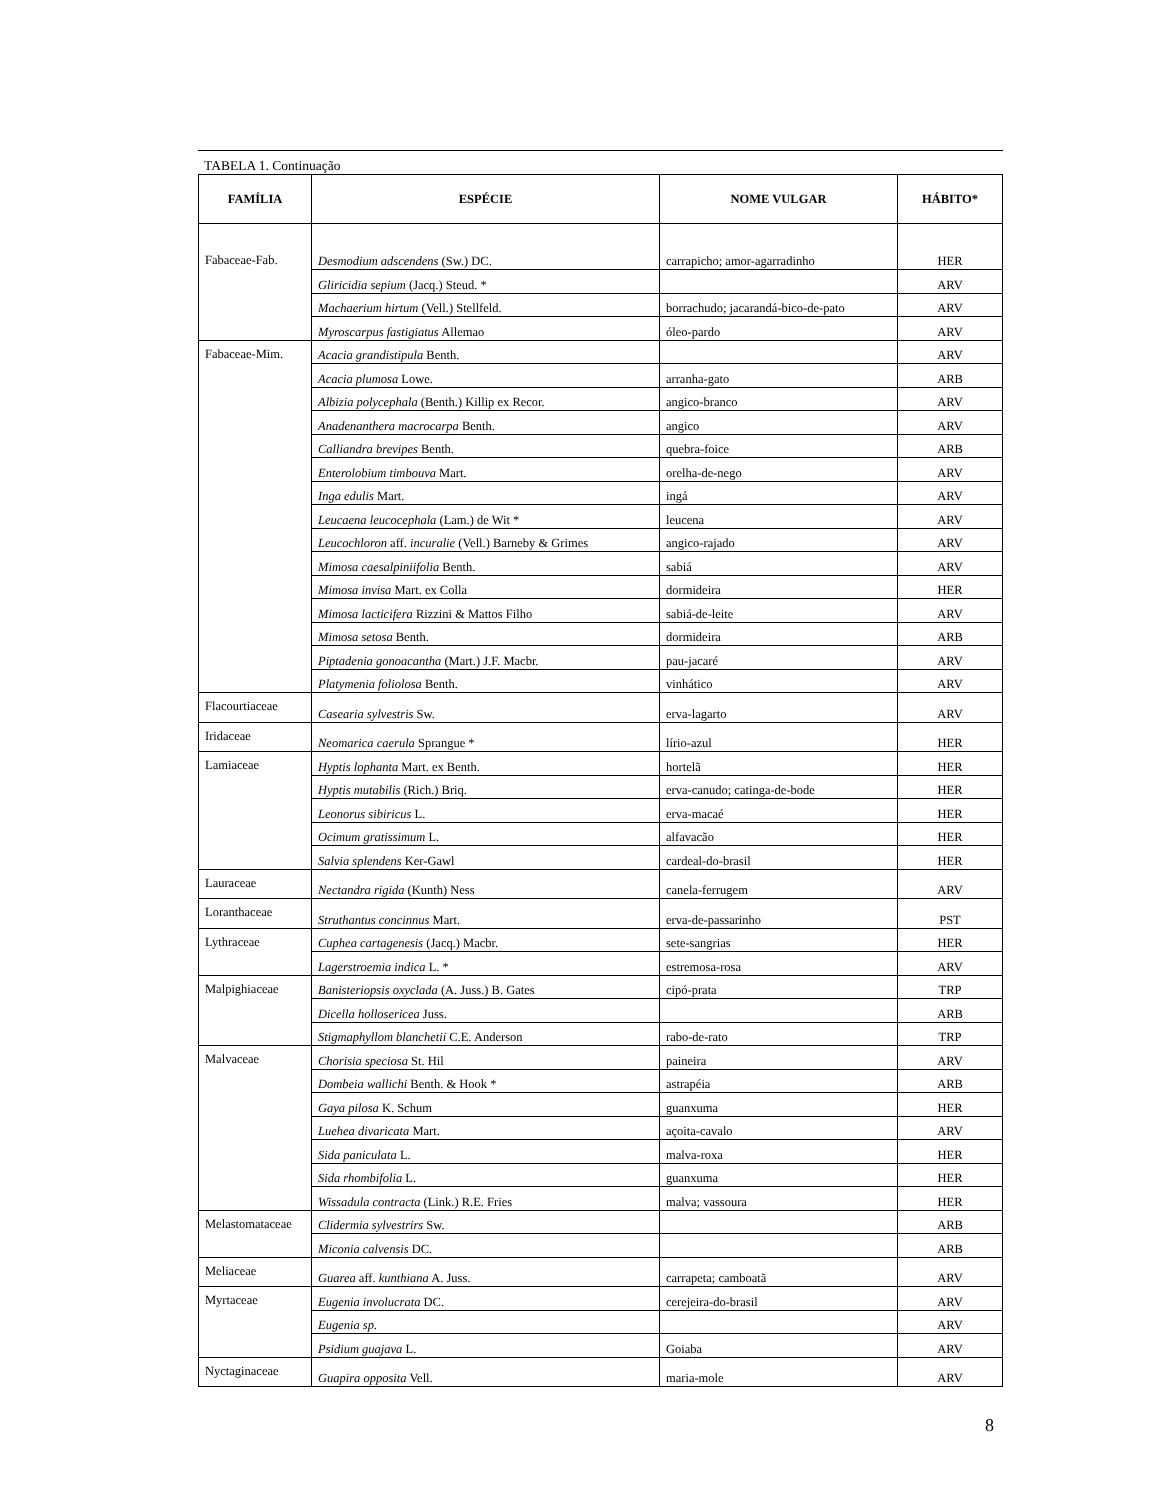TABELA 1. Continuação
| FAMÍLIA | ESPÉCIE | NOME VULGAR | HÁBITO* |
| --- | --- | --- | --- |
| Fabaceae-Fab. | Desmodium adscendens (Sw.) DC. | carrapicho; amor-agarradinho | HER |
| | Gliricidia sepium (Jacq.) Steud. * | | ARV |
| | Machaerium hirtum (Vell.) Stellfeld. | borrachudo; jacarandá-bico-de-pato | ARV |
| | Myroscarpus fastigiatus Allemao | óleo-pardo | ARV |
| Fabaceae-Mim. | Acacia grandistipula Benth. | | ARV |
| | Acacia plumosa Lowe. | arranha-gato | ARB |
| | Albizia polycephala (Benth.) Killip ex Recor. | angico-branco | ARV |
| | Anadenanthera macrocarpa Benth. | angico | ARV |
| | Calliandra brevipes Benth. | quebra-foice | ARB |
| | Enterolobium timbouva Mart. | orelha-de-nego | ARV |
| | Inga edulis Mart. | ingá | ARV |
| | Leucaena leucocephala (Lam.) de Wit * | leucena | ARV |
| | Leucochloron aff. incuralie (Vell.) Barneby & Grimes | angico-rajado | ARV |
| | Mimosa caesalpiniifolia Benth. | sabiá | ARV |
| | Mimosa invisa Mart. ex Colla | dormideira | HER |
| | Mimosa lacticifera Rizzini & Mattos Filho | sabiá-de-leite | ARV |
| | Mimosa setosa Benth. | dormideira | ARB |
| | Piptadenia gonoacantha (Mart.) J.F. Macbr. | pau-jacaré | ARV |
| | Platymenia foliolosa Benth. | vinhático | ARV |
| Flacourtiaceae | Casearia sylvestris Sw. | erva-lagarto | ARV |
| Iridaceae | Neomarica caerula Sprangue * | lírio-azul | HER |
| Lamiaceae | Hyptis lophanta Mart. ex Benth. | hortelã | HER |
| | Hyptis mutabilis (Rich.) Briq. | erva-canudo; catinga-de-bode | HER |
| | Leonorus sibiricus L. | erva-macaé | HER |
| | Ocimum gratissimum L. | alfavacão | HER |
| | Salvia splendens Ker-Gawl | cardeal-do-brasil | HER |
| Lauraceae | Nectandra rigida (Kunth) Ness | canela-ferrugem | ARV |
| Loranthaceae | Struthantus concinnus Mart. | erva-de-passarinho | PST |
| Lythraceae | Cuphea cartagenesis (Jacq.) Macbr. | sete-sangrias | HER |
| | Lagerstroemia indica L. * | estremosa-rosa | ARV |
| Malpighiaceae | Banisteriopsis oxyclada (A. Juss.) B. Gates | cipó-prata | TRP |
| | Dicella holloseric​ea Juss. | | ARB |
| | Stigmaphyllom blanchetii C.E. Anderson | rabo-de-rato | TRP |
| Malvaceae | Chorisia speciosa St. Hil | paineira | ARV |
| | Dombeia wallichi Benth. & Hook * | astrapéia | ARB |
| | Gaya pilosa K. Schum | guanxuma | HER |
| | Luehea divaricata Mart. | açoita-cavalo | ARV |
| | Sida paniculata L. | malva-roxa | HER |
| | Sida rhombifolia L. | guanxuma | HER |
| | Wissadula contracta (Link.) R.E. Fries | malva; vassoura | HER |
| Melastomataceae | Clidermia sylvestrirs Sw. | | ARB |
| | Miconia calvensis DC. | | ARB |
| Meliaceae | Guarea aff. kunthiana A. Juss. | carrapeta; camboatã | ARV |
| Myrtaceae | Eugenia involucrata DC. | cerejeira-do-brasil | ARV |
| | Eugenia sp. | | ARV |
| | Psidium guajava L. | Goiaba | ARV |
| Nyctaginaceae | Guapira opposita Vell. | maria-mole | ARV |
8